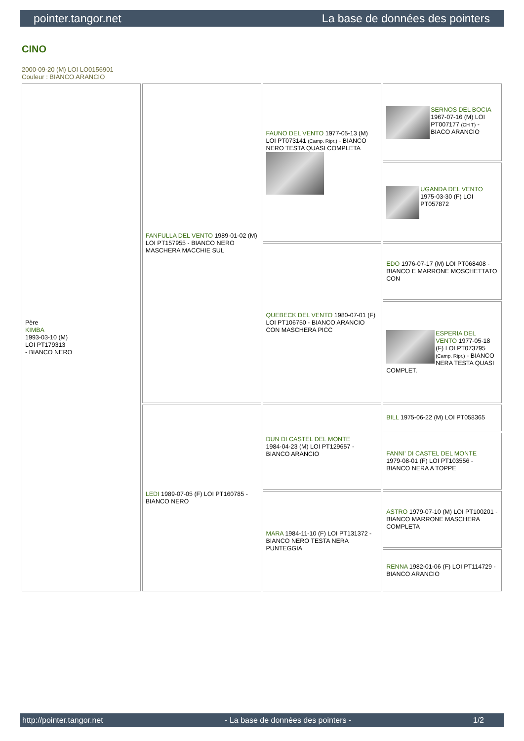pointer.tangor.net La base de données des pointers
CINO
2000-09-20 (M) LOI LO0156901
Couleur : BIANCO ARANCIO
| Père KIMBA 1993-03-10 (M) LOI PT179313 - BIANCO NERO | FANFULLA DEL VENTO 1989-01-02 (M) LOI PT157955 - BIANCO NERO MASCHERA MACCHIE SUL | FAUNO DEL VENTO 1977-05-13 (M) LOI PT073141 (Camp. Ripr.) - BIANCO NERO TESTA QUASI COMPLETA | SERNOS DEL BOCIA 1967-07-16 (M) LOI PT007177 (CH T) - BIACO ARANCIO |
| | | | UGANDA DEL VENTO 1975-03-30 (F) LOI PT057872 |
| | | QUEBECK DEL VENTO 1980-07-01 (F) LOI PT106750 - BIANCO ARANCIO CON MASCHERA PICC | EDO 1976-07-17 (M) LOI PT068408 - BIANCO E MARRONE MOSCHETTATO CON |
| | | | ESPERIA DEL VENTO 1977-05-18 (F) LOI PT073795 (Camp. Ripr.) - BIANCO NERA TESTA QUASI COMPLET. |
| | LEDI 1989-07-05 (F) LOI PT160785 - BIANCO NERO | DUN DI CASTEL DEL MONTE 1984-04-23 (M) LOI PT129657 - BIANCO ARANCIO | BILL 1975-06-22 (M) LOI PT058365 |
| | | | FANNI' DI CASTEL DEL MONTE 1979-08-01 (F) LOI PT103556 - BIANCO NERA A TOPPE |
| | | MARA 1984-11-10 (F) LOI PT131372 - BIANCO NERO TESTA NERA PUNTEGGIA | ASTRO 1979-07-10 (M) LOI PT100201 - BIANCO MARRONE MASCHERA COMPLETA |
| | | | RENNA 1982-01-06 (F) LOI PT114729 - BIANCO ARANCIO |
http://pointer.tangor.net - La base de données des pointers - 1/2